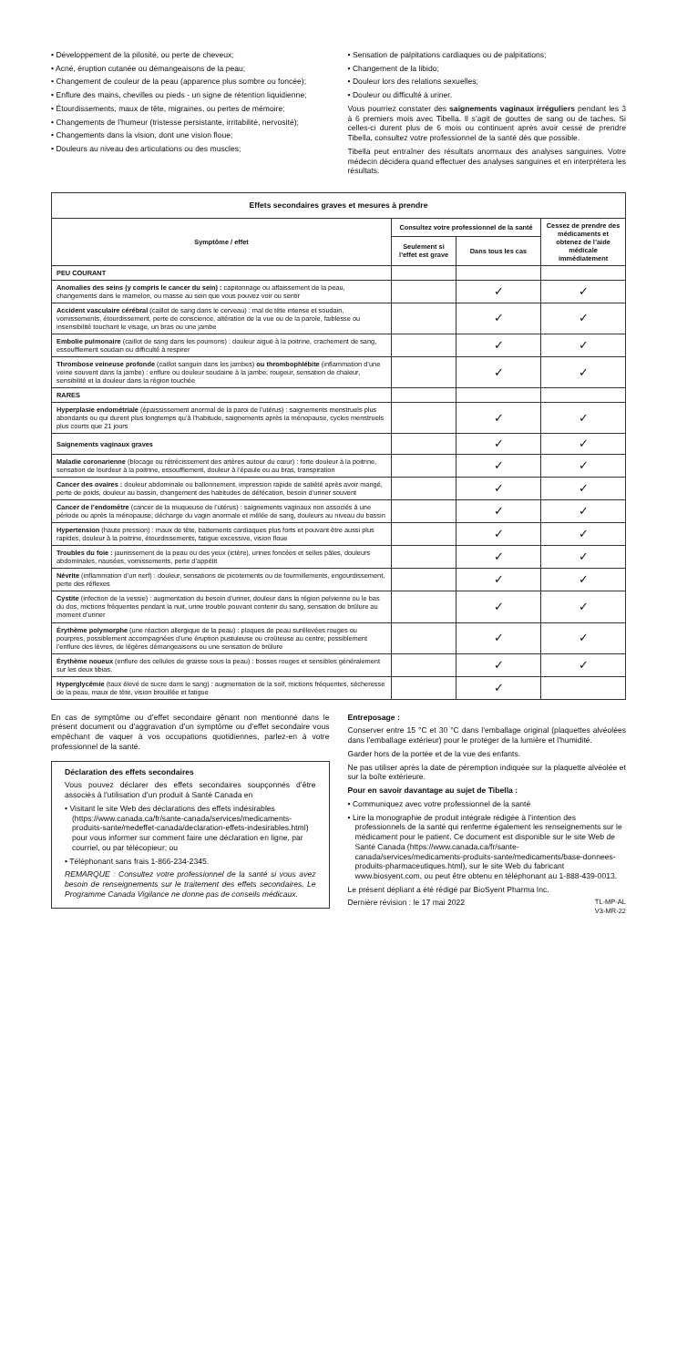• Développement de la pilosité, ou perte de cheveux;
• Acné, éruption cutanée ou démangeaisons de la peau;
• Changement de couleur de la peau (apparence plus sombre ou foncée);
• Enflure des mains, chevilles ou pieds - un signe de rétention liquidienne;
• Étourdissements, maux de tête, migraines, ou pertes de mémoire;
• Changements de l’humeur (tristesse persistante, irritabilité, nervosité);
• Changements dans la vision, dont une vision floue;
• Douleurs au niveau des articulations ou des muscles;
• Sensation de palpitations cardiaques ou de palpitations;
• Changement de la libido;
• Douleur lors des relations sexuelles;
• Douleur ou difficulté à uriner.
Vous pourriez constater des saignements vaginaux irréguliers pendant les 3 à 6 premiers mois avec Tibella. Il s’agit de gouttes de sang ou de taches. Si celles-ci durent plus de 6 mois ou continuent après avoir cessé de prendre Tibella, consultez votre professionnel de la santé dès que possible.
Tibella peut entraîner des résultats anormaux des analyses sanguines. Votre médecin décidera quand effectuer des analyses sanguines et en interprétera les résultats.
| Effets secondaires graves et mesures à prendre | | | |
| --- | --- | --- | --- |
| Symptôme / effet | Consultez votre professionnel de la santé | | Cessez de prendre des médicaments et obtenez de l’aide médicale immédiatement |
| | Seulement si l’effet est grave | Dans tous les cas | |
| PEU COURANT | | | |
| Anomalies des seins (y compris le cancer du sein) : capitonnage ou affaissement de la peau, changements dans le mamelon, ou masse au sein que vous pouvez voir ou sentir | | ✓ | ✓ |
| Accident vasculaire cérébral (caillot de sang dans le cerveau) : mal de tête intense et soudain, vomissements, étourdissement, perte de conscience, altération de la vue ou de la parole, faiblesse ou insensibilité touchant le visage, un bras ou une jambe | | ✓ | ✓ |
| Embolie pulmonaire (caillot de sang dans les poumons) : douleur aiguë à la poitrine, crachement de sang, essoufflement soudain ou difficulté à respirer | | ✓ | ✓ |
| Thrombose veineuse profonde (caillot sanguin dans les jambes) ou thrombophlébite (inflammation d’une veine souvent dans la jambe) : enflure ou douleur soudaine à la jambe; rougeur, sensation de chaleur, sensibilité et la douleur dans la région touchée | | ✓ | ✓ |
| RARES | | | |
| Hyperplasie endométriale (épaississement anormal de la paroi de l’utérus) : saignements menstruels plus abondants ou qui durent plus longtemps qu’à l’habitude, saignements après la ménopause, cycles menstruels plus courts que 21 jours | | ✓ | ✓ |
| Saignements vaginaux graves | | ✓ | ✓ |
| Maladie coronarienne (blocage ou rétrécissement des artères autour du cœur) : forte douleur à la poitrine, sensation de lourdeur à la poitrine, essoufflement, douleur à l’épaule ou au bras, transpiration | | ✓ | ✓ |
| Cancer des ovaires : douleur abdominale ou ballonnement, impression rapide de satiété après avoir mangé, perte de poids, douleur au bassin, changement des habitudes de défécation, besoin d’uriner souvent | | ✓ | ✓ |
| Cancer de l’endomètre (cancer de la muqueuse de l’utérus) : saignements vaginaux non associés à une période ou après la ménopause; décharge du vagin anormale et mêlée de sang, douleurs au niveau du bassin | | ✓ | ✓ |
| Hypertension (haute pression) : maux de tête, battements cardiaques plus forts et pouvant être aussi plus rapides, douleur à la poitrine, étourdissements, fatigue excessive, vision floue | | ✓ | ✓ |
| Troubles du foie : jaunissement de la peau ou des yeux (ictère), urines foncées et selles pâles, douleurs abdominales, nausées, vomissements, perte d’appétit | | ✓ | ✓ |
| Névrite (inflammation d’un nerf) : douleur, sensations de picotements ou de fourmillements, engourdissement, perte des réflexes | | ✓ | ✓ |
| Cystite (infection de la vessie) : augmentation du besoin d’uriner, douleur dans la région pelvienne ou le bas du dos, mictions fréquentes pendant la nuit, urine trouble pouvant contenir du sang, sensation de brûlure au moment d’uriner | | ✓ | ✓ |
| Érythème polymorphe (une réaction allergique de la peau) : plaques de peau surélevées rouges ou pourpres, possiblement accompagnées d’une éruption pustuleuse ou croûteuse au centre; possiblement l’enflure des lèvres, de légères démangeaisons ou une sensation de brûlure | | ✓ | ✓ |
| Érythème noueux (enflure des cellules de graisse sous la peau) : bosses rouges et sensibles généralement sur les deux tibias. | | ✓ | ✓ |
| Hyperglycémie (taux élevé de sucre dans le sang) : augmentation de la soif, mictions fréquentes, sécheresse de la peau, maux de tête, vision brouillée et fatigue | | ✓ | |
En cas de symptôme ou d’effet secondaire gênant non mentionné dans le présent document ou d’aggravation d’un symptôme ou d’effet secondaire vous empêchant de vaquer à vos occupations quotidiennes, parlez-en à votre professionnel de la santé.
Déclaration des effets secondaires
Vous pouvez déclarer des effets secondaires soupçonnés d’être associés à l’utilisation d’un produit à Santé Canada en
• Visitant le site Web des déclarations des effets indésirables (https://www.canada.ca/fr/sante-canada/services/medicaments-produits-sante/medeffet-canada/declaration-effets-indesirables.html) pour vous informer sur comment faire une déclaration en ligne, par courriel, ou par télécopieur; ou
• Téléphonant sans frais 1-866-234-2345.
REMARQUE : Consultez votre professionnel de la santé si vous avez besoin de renseignements sur le traitement des effets secondaires. Le Programme Canada Vigilance ne donne pas de conseils médicaux.
Entreposage :
Conserver entre 15 °C et 30 °C dans l’emballage original (plaquettes alvéolées dans l’emballage extérieur) pour le protéger de la lumière et l’humidité.
Garder hors de la portée et de la vue des enfants.
Ne pas utiliser après la date de péremption indiquée sur la plaquette alvéolée et sur la boîte extérieure.
Pour en savoir davantage au sujet de Tibella :
• Communiquez avec votre professionnel de la santé
• Lire la monographie de produit intégrale rédigée à l’intention des professionnels de la santé qui renferme également les renseignements sur le médicament pour le patient. Ce document est disponible sur le site Web de Santé Canada (https://www.canada.ca/fr/sante-canada/services/medicaments-produits-sante/medicaments/base-donnees-produits-pharmaceutiques.html), sur le site Web du fabricant www.biosyent.com, ou peut être obtenu en téléphonant au 1-888-439-0013.
Le présent dépliant a été rédigé par BioSyent Pharma Inc.
Dernière révision : le 17 mai 2022 TL-MP-AL
V3-MR-22